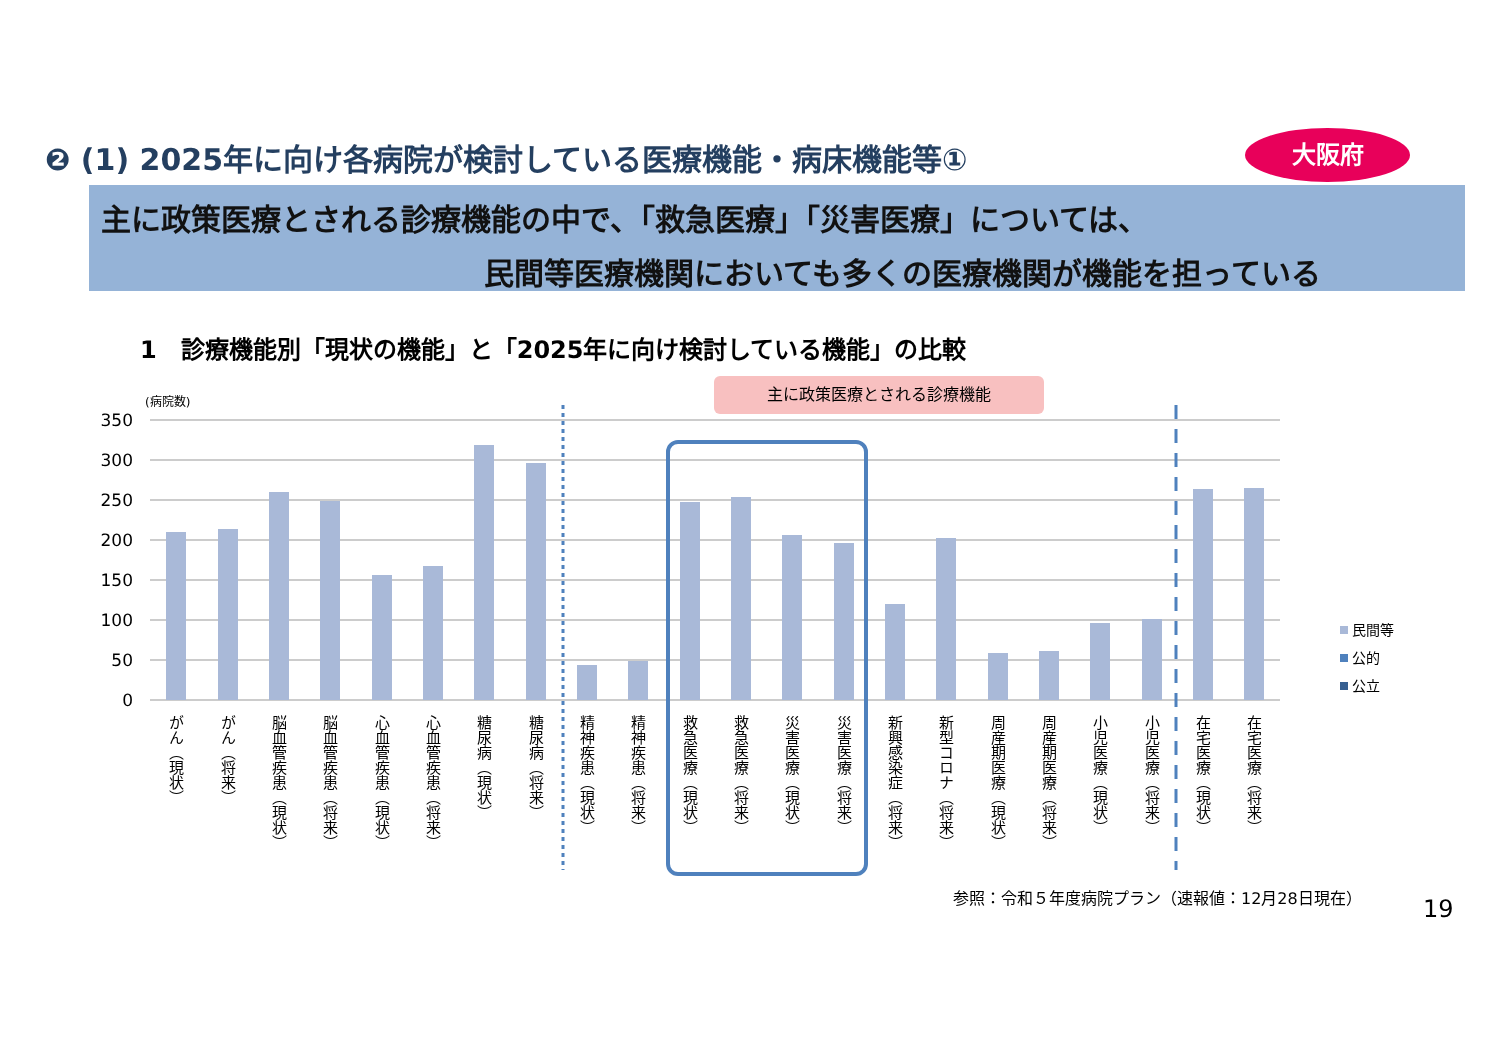❷ (1) 2025年に向け各病院が検討している医療機能・病床機能等①
大阪府
主に政策医療とされる診療機能の中で、「救急医療」「災害医療」については、
民間等医療機関においても多くの医療機関が機能を担っている
1　診療機能別「現状の機能」と「2025年に向け検討している機能」の比較
主に政策医療とされる診療機能
(病院数)
350
300
250
200
150
100
50
0
民間等
公的
公立
がん（現状）
がん（将来）
脳血管疾患（現状）
脳血管疾患（将来）
心血管疾患（現状）
心血管疾患（将来）
糖尿病（現状）
糖尿病（将来）
精神疾患（現状）
精神疾患（将来）
救急医療（現状）
救急医療（将来）
災害医療（現状）
災害医療（将来）
新興感染症（将来）
新型コロナ（将来）
周産期医療（現状）
周産期医療（将来）
小児医療（現状）
小児医療（将来）
在宅医療（現状）
在宅医療（将来）
参照：令和５年度病院プラン（速報値：12月28日現在）
19